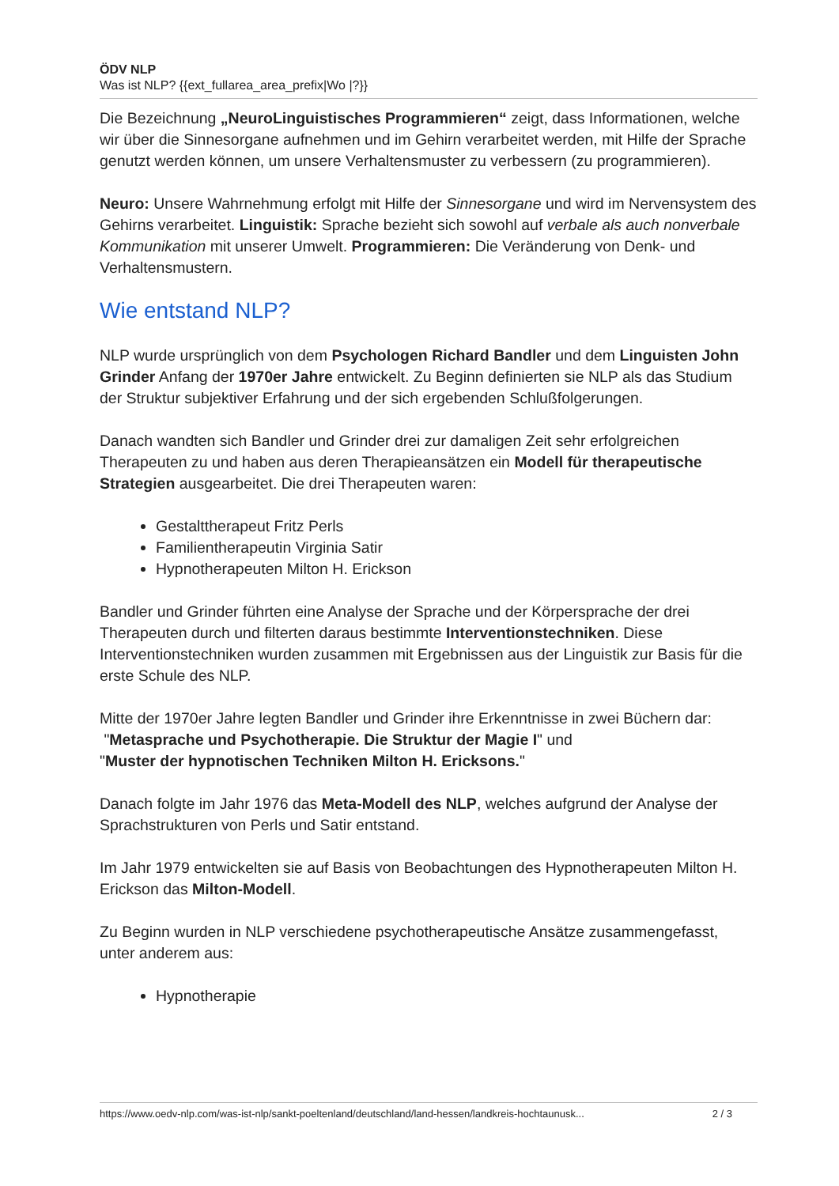ÖDV NLP
Was ist NLP? {{ext_fullarea_area_prefix|Wo |?}}
Die Bezeichnung „NeuroLinguistisches Programmieren“ zeigt, dass Informationen, welche wir über die Sinnesorgane aufnehmen und im Gehirn verarbeitet werden, mit Hilfe der Sprache genutzt werden können, um unsere Verhaltensmuster zu verbessern (zu programmieren).
Neuro: Unsere Wahrnehmung erfolgt mit Hilfe der Sinnesorgane und wird im Nervensystem des Gehirns verarbeitet. Linguistik: Sprache bezieht sich sowohl auf verbale als auch nonverbale Kommunikation mit unserer Umwelt. Programmieren: Die Veränderung von Denk- und Verhaltensmustern.
Wie entstand NLP?
NLP wurde ursprünglich von dem Psychologen Richard Bandler und dem Linguisten John Grinder Anfang der 1970er Jahre entwickelt. Zu Beginn definierten sie NLP als das Studium der Struktur subjektiver Erfahrung und der sich ergebenden Schlußfolgerungen.
Danach wandten sich Bandler und Grinder drei zur damaligen Zeit sehr erfolgreichen Therapeuten zu und haben aus deren Therapieansätzen ein Modell für therapeutische Strategien ausgearbeitet. Die drei Therapeuten waren:
Gestalttherapeut Fritz Perls
Familientherapeutin Virginia Satir
Hypnotherapeuten Milton H. Erickson
Bandler und Grinder führten eine Analyse der Sprache und der Körpersprache der drei Therapeuten durch und filterten daraus bestimmte Interventionstechniken. Diese Interventionstechniken wurden zusammen mit Ergebnissen aus der Linguistik zur Basis für die erste Schule des NLP.
Mitte der 1970er Jahre legten Bandler und Grinder ihre Erkenntnisse in zwei Büchern dar:
"Metasprache und Psychotherapie. Die Struktur der Magie I" und
"Muster der hypnotischen Techniken Milton H. Ericksons."
Danach folgte im Jahr 1976 das Meta-Modell des NLP, welches aufgrund der Analyse der Sprachstrukturen von Perls und Satir entstand.
Im Jahr 1979 entwickelten sie auf Basis von Beobachtungen des Hypnotherapeuten Milton H. Erickson das Milton-Modell.
Zu Beginn wurden in NLP verschiedene psychotherapeutische Ansätze zusammengefasst, unter anderem aus:
Hypnotherapie
https://www.oedv-nlp.com/was-ist-nlp/sankt-poeltenland/deutschland/land-hessen/landkreis-hochtaunusk... 2 / 3